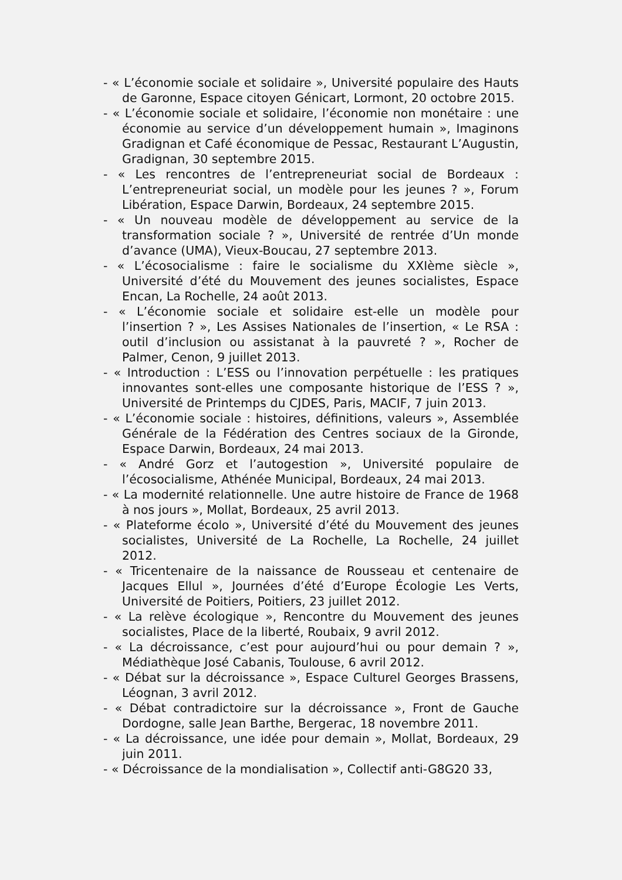- « L’économie sociale et solidaire », Université populaire des Hauts de Garonne, Espace citoyen Génicart, Lormont, 20 octobre 2015.
- « L’économie sociale et solidaire, l’économie non monétaire : une économie au service d’un développement humain », Imaginons Gradignan et Café économique de Pessac, Restaurant L’Augustin, Gradignan, 30 septembre 2015.
- « Les rencontres de l’entrepreneuriat social de Bordeaux : L’entrepreneuriat social, un modèle pour les jeunes ? », Forum Libération, Espace Darwin, Bordeaux, 24 septembre 2015.
- « Un nouveau modèle de développement au service de la transformation sociale ? », Université de rentrée d’Un monde d’avance (UMA), Vieux-Boucau, 27 septembre 2013.
- « L’écosocialisme : faire le socialisme du XXIème siècle », Université d’été du Mouvement des jeunes socialistes, Espace Encan, La Rochelle, 24 août 2013.
- « L’économie sociale et solidaire est-elle un modèle pour l’insertion ? », Les Assises Nationales de l’insertion, « Le RSA : outil d’inclusion ou assistanat à la pauvreté ? », Rocher de Palmer, Cenon, 9 juillet 2013.
- « Introduction : L’ESS ou l’innovation perpétuelle : les pratiques innovantes sont-elles une composante historique de l’ESS ? », Université de Printemps du CJDES, Paris, MACIF, 7 juin 2013.
- « L’économie sociale : histoires, définitions, valeurs », Assemblée Générale de la Fédération des Centres sociaux de la Gironde, Espace Darwin, Bordeaux, 24 mai 2013.
- « André Gorz et l’autogestion », Université populaire de l’écosocialisme, Athénée Municipal, Bordeaux, 24 mai 2013.
- « La modernité relationnelle. Une autre histoire de France de 1968 à nos jours », Mollat, Bordeaux, 25 avril 2013.
- « Plateforme écolo », Université d’été du Mouvement des jeunes socialistes, Université de La Rochelle, La Rochelle, 24 juillet 2012.
- « Tricentenaire de la naissance de Rousseau et centenaire de Jacques Ellul », Journées d’été d’Europe Écologie Les Verts, Université de Poitiers, Poitiers, 23 juillet 2012.
- « La relève écologique », Rencontre du Mouvement des jeunes socialistes, Place de la liberté, Roubaix, 9 avril 2012.
- « La décroissance, c’est pour aujourd’hui ou pour demain ? », Médiathèque José Cabanis, Toulouse, 6 avril 2012.
- « Débat sur la décroissance », Espace Culturel Georges Brassens, Léognan, 3 avril 2012.
- « Débat contradictoire sur la décroissance », Front de Gauche Dordogne, salle Jean Barthe, Bergerac, 18 novembre 2011.
- « La décroissance, une idée pour demain », Mollat, Bordeaux, 29 juin 2011.
- « Décroissance de la mondialisation », Collectif anti-G8G20 33,